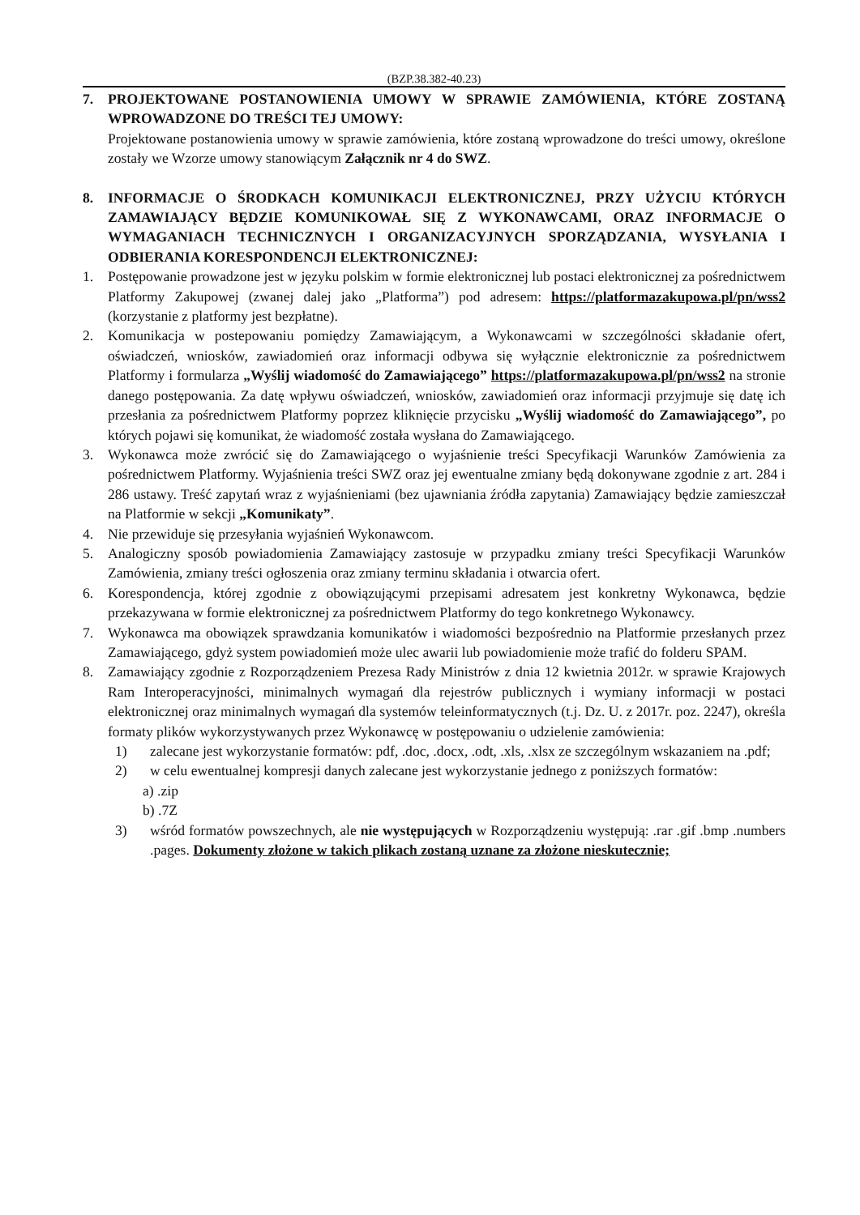(BZP.38.382-40.23)
7. PROJEKTOWANE POSTANOWIENIA UMOWY W SPRAWIE ZAMÓWIENIA, KTÓRE ZOSTANĄ WPROWADZONE DO TREŚCI TEJ UMOWY:
Projektowane postanowienia umowy w sprawie zamówienia, które zostaną wprowadzone do treści umowy, określone zostały we Wzorze umowy stanowiącym Załącznik nr 4 do SWZ.
8. INFORMACJE O ŚRODKACH KOMUNIKACJI ELEKTRONICZNEJ, PRZY UŻYCIU KTÓRYCH ZAMAWIAJĄCY BĘDZIE KOMUNIKOWAŁ SIĘ Z WYKONAWCAMI, ORAZ INFORMACJE O WYMAGANIACH TECHNICZNYCH I ORGANIZACYJNYCH SPORZĄDZANIA, WYSYŁANIA I ODBIERANIA KORESPONDENCJI ELEKTRONICZNEJ:
1. Postępowanie prowadzone jest w języku polskim w formie elektronicznej lub postaci elektronicznej za pośrednictwem Platformy Zakupowej (zwanej dalej jako „Platforma”) pod adresem: https://platformazakupowa.pl/pn/wss2 (korzystanie z platformy jest bezpłatne).
2. Komunikacja w postepowaniu pomiędzy Zamawiającym, a Wykonawcami w szczególności składanie ofert, oświadczeń, wniosków, zawiadomień oraz informacji odbywa się wyłącznie elektronicznie za pośrednictwem Platformy i formularza „Wyślij wiadomość do Zamawiającego” https://platformazakupowa.pl/pn/wss2 na stronie danego postępowania. Za datę wpływu oświadczeń, wniosków, zawiadomień oraz informacji przyjmuje się datę ich przesłania za pośrednictwem Platformy poprzez kliknięcie przycisku „Wyślij wiadomość do Zamawiającego”, po których pojawi się komunikat, że wiadomość została wysłana do Zamawiającego.
3. Wykonawca może zwrócić się do Zamawiającego o wyjaśnienie treści Specyfikacji Warunków Zamówienia za pośrednictwem Platformy. Wyjaśnienia treści SWZ oraz jej ewentualne zmiany będą dokonywane zgodnie z art. 284 i 286 ustawy. Treść zapytań wraz z wyjaśnieniami (bez ujawniania źródła zapytania) Zamawiający będzie zamieszczał na Platformie w sekcji „Komunikaty”.
4. Nie przewiduje się przesyłania wyjaśnień Wykonawcom.
5. Analogiczny sposób powiadomienia Zamawiający zastosuje w przypadku zmiany treści Specyfikacji Warunków Zamówienia, zmiany treści ogłoszenia oraz zmiany terminu składania i otwarcia ofert.
6. Korespondencja, której zgodnie z obowiązującymi przepisami adresatem jest konkretny Wykonawca, będzie przekazywana w formie elektronicznej za pośrednictwem Platformy do tego konkretnego Wykonawcy.
7. Wykonawca ma obowiązek sprawdzania komunikatów i wiadomości bezpośrednio na Platformie przesłanych przez Zamawiającego, gdyż system powiadomień może ulec awarii lub powiadomienie może trafić do folderu SPAM.
8. Zamawiający zgodnie z Rozporządzeniem Prezesa Rady Ministrów z dnia 12 kwietnia 2012r. w sprawie Krajowych Ram Interoperacyjności, minimalnych wymagań dla rejestrów publicznych i wymiany informacji w postaci elektronicznej oraz minimalnych wymagań dla systemów teleinformatycznych (t.j. Dz. U. z 2017r. poz. 2247), określa formaty plików wykorzystywanych przez Wykonawcę w postępowaniu o udzielenie zamówienia:
1) zalecane jest wykorzystanie formatów: pdf, .doc, .docx, .odt, .xls, .xlsx ze szczególnym wskazaniem na .pdf;
2) w celu ewentualnej kompresji danych zalecane jest wykorzystanie jednego z poniższych formatów:
a) .zip
b) .7Z
3) wśród formatów powszechnych, ale nie występujących w Rozporządzeniu występują: .rar .gif .bmp .numbers .pages. Dokumenty złożone w takich plikach zostaną uznane za złożone nieskutecznie;